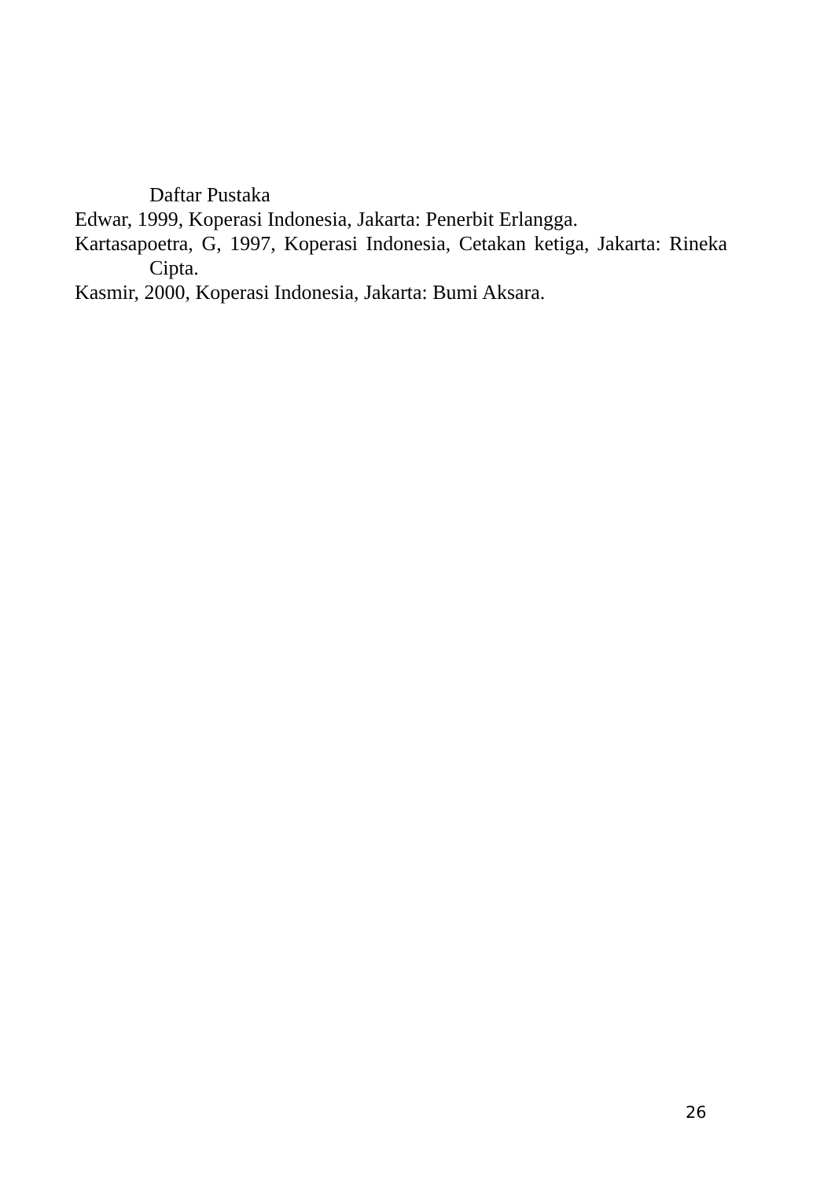Daftar Pustaka
Edwar, 1999, Koperasi Indonesia, Jakarta: Penerbit Erlangga.
Kartasapoetra, G, 1997, Koperasi Indonesia, Cetakan ketiga, Jakarta: Rineka Cipta.
Kasmir, 2000, Koperasi Indonesia, Jakarta: Bumi Aksara.
26